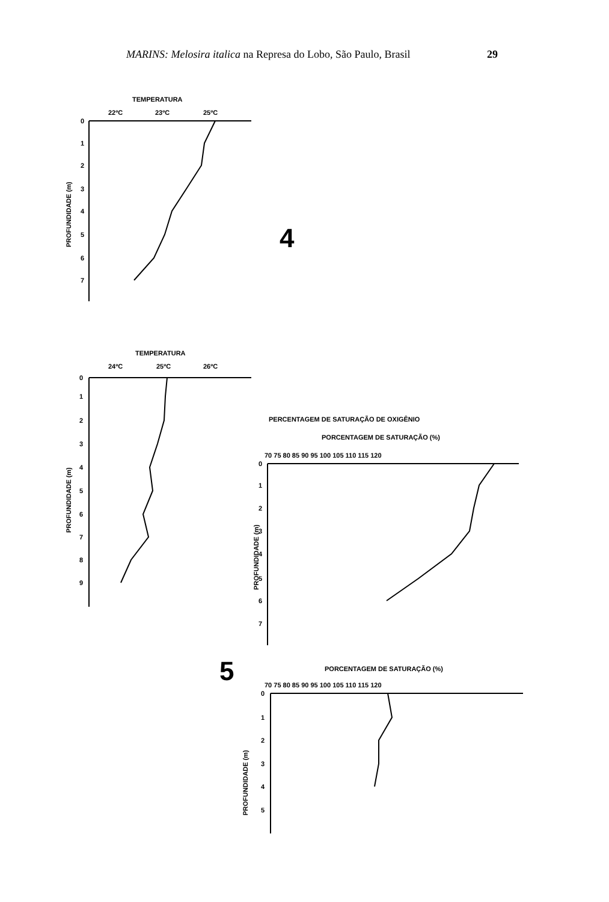MARINS: Melosira italica na Represa do Lobo, São Paulo, Brasil
29
TEMPERATURA
22ºC
23ºC
25ºC
0
1
2
3
4
5
6
7
PROFUNDIDADE (m)
4
TEMPERATURA
24ºC
25ºC
26ºC
0
1
2
3
4
5
6
7
8
9
PROFUNDIDADE (m)
PERCENTAGEM DE SATURAÇÃO DE OXIGÊNIO
PORCENTAGEM DE SATURAÇÃO (%)
70 75 80 85 90 95 100 105 110 115 120
0
1
2
3
4
5
6
7
PROFUNDIDADE (m)
5
PORCENTAGEM DE SATURAÇÃO (%)
70 75 80 85 90 95 100 105 110 115 120
0
1
2
3
4
5
PROFUNDIDADE (m)